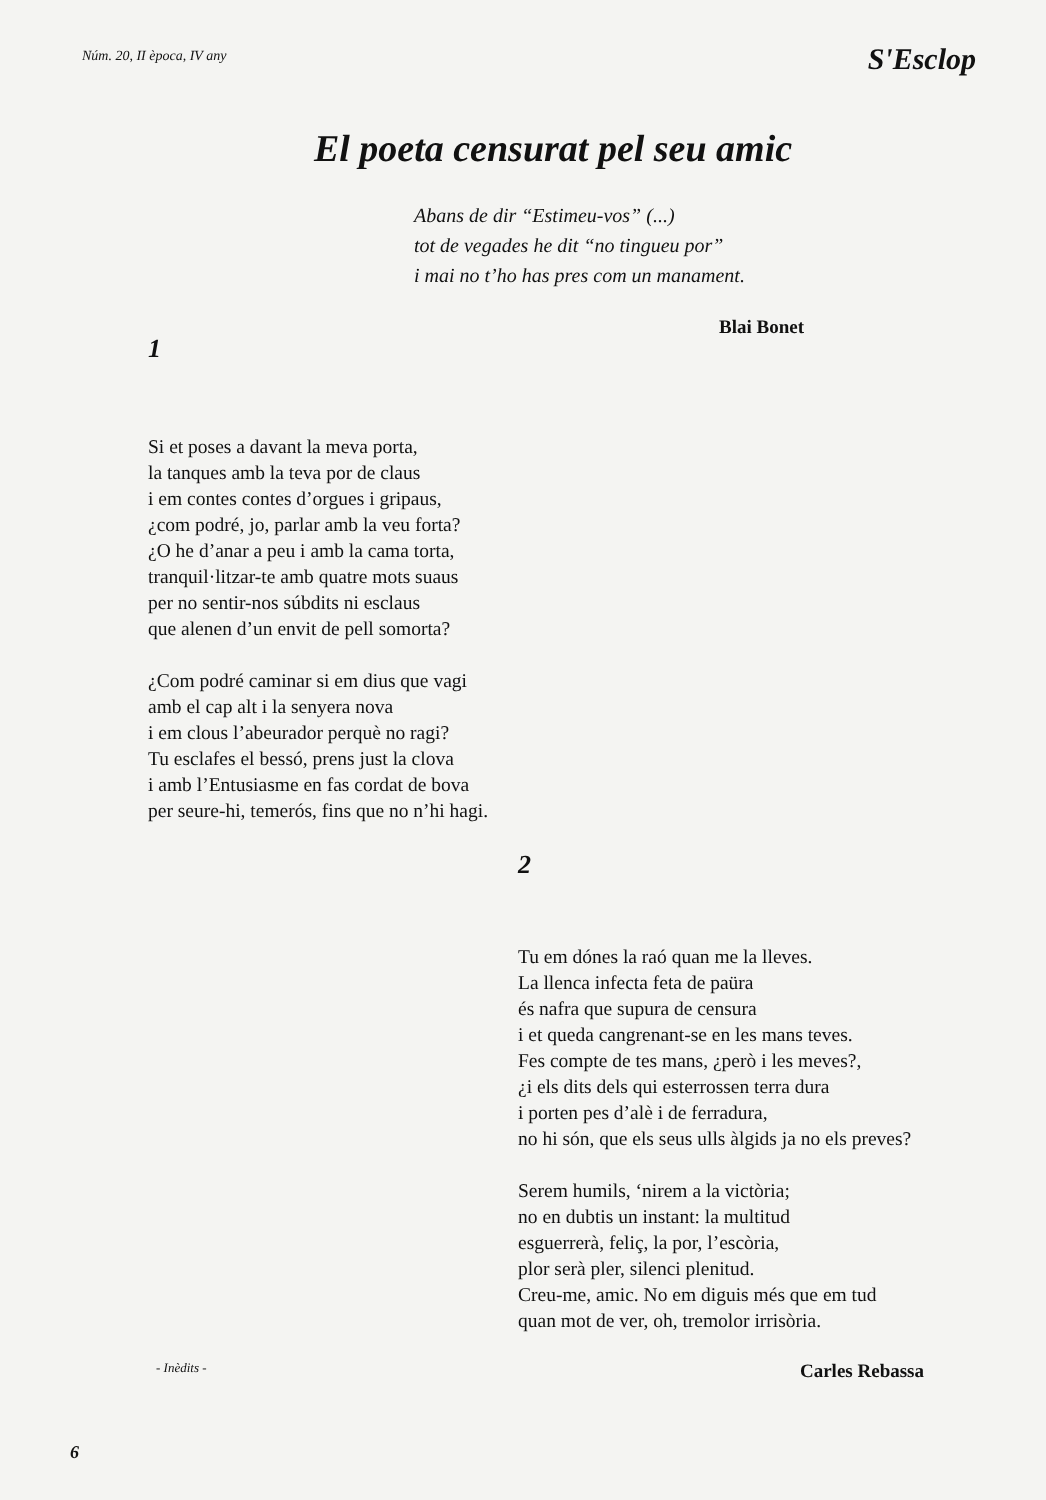Núm. 20, II època, IV any
S'Esclop
El poeta censurat pel seu amic
Abans de dir “Estimeu-vos” (...)
tot de vegades he dit “no tingueu por”
i mai no t’ho has pres com un manament.
Blai Bonet
1
Si et poses a davant la meva porta,
la tanques amb la teva por de claus
i em contes contes d’orgues i gripaus,
¿com podré, jo, parlar amb la veu forta?
¿O he d’anar a peu i amb la cama torta,
tranquil·litzar-te amb quatre mots suaus
per no sentir-nos súbdits ni esclaus
que alenen d’un envit de pell somorta?
¿Com podré caminar si em dius que vagi
amb el cap alt i la senyera nova
i em clous l’abeurador perquè no ragi?
Tu esclafes el bessó, prens just la clova
i amb l’Entusiasme en fas cordat de bova
per seure-hi, temerós, fins que no n’hi hagi.
2
Tu em dónes la raó quan me la lleves.
La llenca infecta feta de paüra
és nafra que supura de censura
i et queda cangrenant-se en les mans teves.
Fes compte de tes mans, ¿però i les meves?,
¿i els dits dels qui esterrossen terra dura
i porten pes d’alè i de ferradura,
no hi són, que els seus ulls àlgids ja no els preves?
Serem humils, ‘nirem a la victòria;
no en dubtis un instant: la multitud
esguerrerà, feliç, la por, l’escòria,
plor serà pler, silenci plenitud.
Creu-me, amic. No em diguis més que em tud
quan mot de ver, oh, tremolor irrisòria.
- Inèdits - Carles Rebassa
6